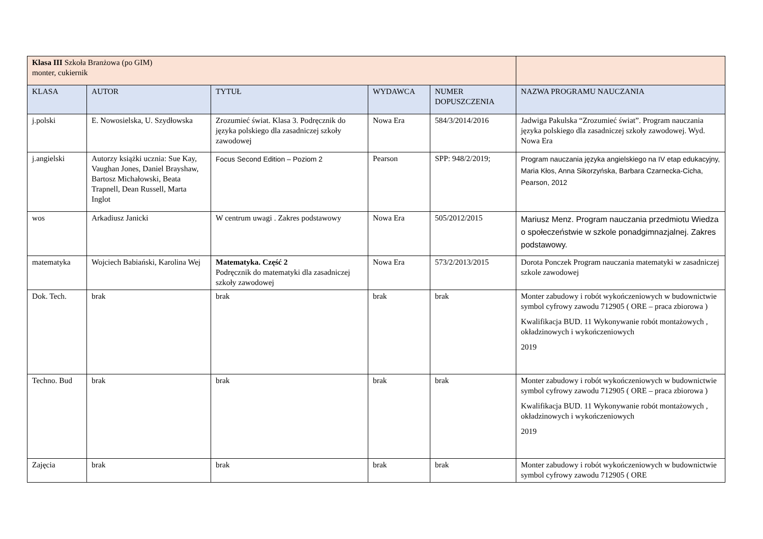| Klasa III Szkoła Branżowa (po GIM) monter, cukiernik | | | | | |
| KLASA | AUTOR | TYTUŁ | WYDAWCA | NUMER DOPUSZCZENIA | NAZWA PROGRAMU NAUCZANIA |
| j.polski | E. Nowosielska, U. Szydłowska | Zrozumieć świat. Klasa 3. Podręcznik do języka polskiego dla zasadniczej szkoły zawodowej | Nowa Era | 584/3/2014/2016 | Jadwiga Pakulska “Zrozumieć świat”. Program nauczania języka polskiego dla zasadniczej szkoły zawodowej. Wyd. Nowa Era |
| j.angielski | Autorzy książki ucznia: Sue Kay, Vaughan Jones, Daniel Brayshaw, Bartosz Michałowski, Beata Trapnell, Dean Russell, Marta Inglot | Focus Second Edition – Poziom 2 | Pearson | SPP: 948/2/2019; | Program nauczania języka angielskiego na IV etap edukacyjny, Maria Kłos, Anna Sikorzyńska, Barbara Czarnecka-Cicha, Pearson, 2012 |
| wos | Arkadiusz Janicki | W centrum uwagi . Zakres podstawowy | Nowa Era | 505/2012/2015 | Mariusz Menz. Program nauczania przedmiotu Wiedza o społeczeństwie w szkole ponadgimnazjalnej. Zakres podstawowy. |
| matematyka | Wojciech Babiański, Karolina Wej | Matematyka. Część 2 Podręcznik do matematyki dla zasadniczej szkoły zawodowej | Nowa Era | 573/2/2013/2015 | Dorota Ponczek Program nauczania matematyki w zasadniczej szkole zawodowej |
| Dok. Tech. | brak | brak | brak | brak | Monter zabudowy i robót wykończeniowych w budownictwie symbol cyfrowy zawodu 712905 ( ORE – praca zbiorowa ) Kwalifikacja BUD. 11 Wykonywanie robót montażowych , okładzinowych i wykończeniowych 2019 |
| Techno. Bud | brak | brak | brak | brak | Monter zabudowy i robót wykończeniowych w budownictwie symbol cyfrowy zawodu 712905 ( ORE – praca zbiorowa ) Kwalifikacja BUD. 11 Wykonywanie robót montażowych , okładzinowych i wykończeniowych 2019 |
| Zajęcia | brak | brak | brak | brak | Monter zabudowy i robót wykończeniowych w budownictwie symbol cyfrowy zawodu 712905 ( ORE |